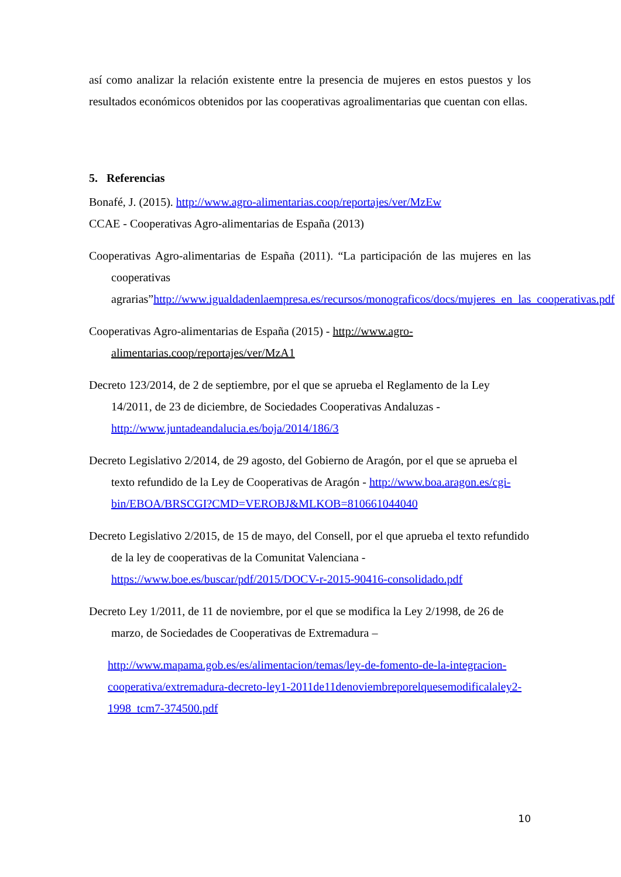así como analizar la relación existente entre la presencia de mujeres en estos puestos y los resultados económicos obtenidos por las cooperativas agroalimentarias que cuentan con ellas.
5. Referencias
Bonafé, J. (2015). http://www.agro-alimentarias.coop/reportajes/ver/MzEw
CCAE - Cooperativas Agro-alimentarias de España (2013)
Cooperativas Agro-alimentarias de España (2011). “La participación de las mujeres en las cooperativas agrarias”http://www.igualdadenlaempresa.es/recursos/monograficos/docs/mujeres_en_las_cooperativas.pdf
Cooperativas Agro-alimentarias de España (2015) - http://www.agro-alimentarias.coop/reportajes/ver/MzA1
Decreto 123/2014, de 2 de septiembre, por el que se aprueba el Reglamento de la Ley 14/2011, de 23 de diciembre, de Sociedades Cooperativas Andaluzas - http://www.juntadeandalucia.es/boja/2014/186/3
Decreto Legislativo 2/2014, de 29 agosto, del Gobierno de Aragón, por el que se aprueba el texto refundido de la Ley de Cooperativas de Aragón - http://www.boa.aragon.es/cgi-bin/EBOA/BRSCGI?CMD=VEROBJ&MLKOB=810661044040
Decreto Legislativo 2/2015, de 15 de mayo, del Consell, por el que aprueba el texto refundido de la ley de cooperativas de la Comunitat Valenciana - https://www.boe.es/buscar/pdf/2015/DOCV-r-2015-90416-consolidado.pdf
Decreto Ley 1/2011, de 11 de noviembre, por el que se modifica la Ley 2/1998, de 26 de marzo, de Sociedades de Cooperativas de Extremadura –
http://www.mapama.gob.es/es/alimentacion/temas/ley-de-fomento-de-la-integracion-cooperativa/extremadura-decreto-ley1-2011de11denoviembreporelquesemodificalaley2-1998_tcm7-374500.pdf
10